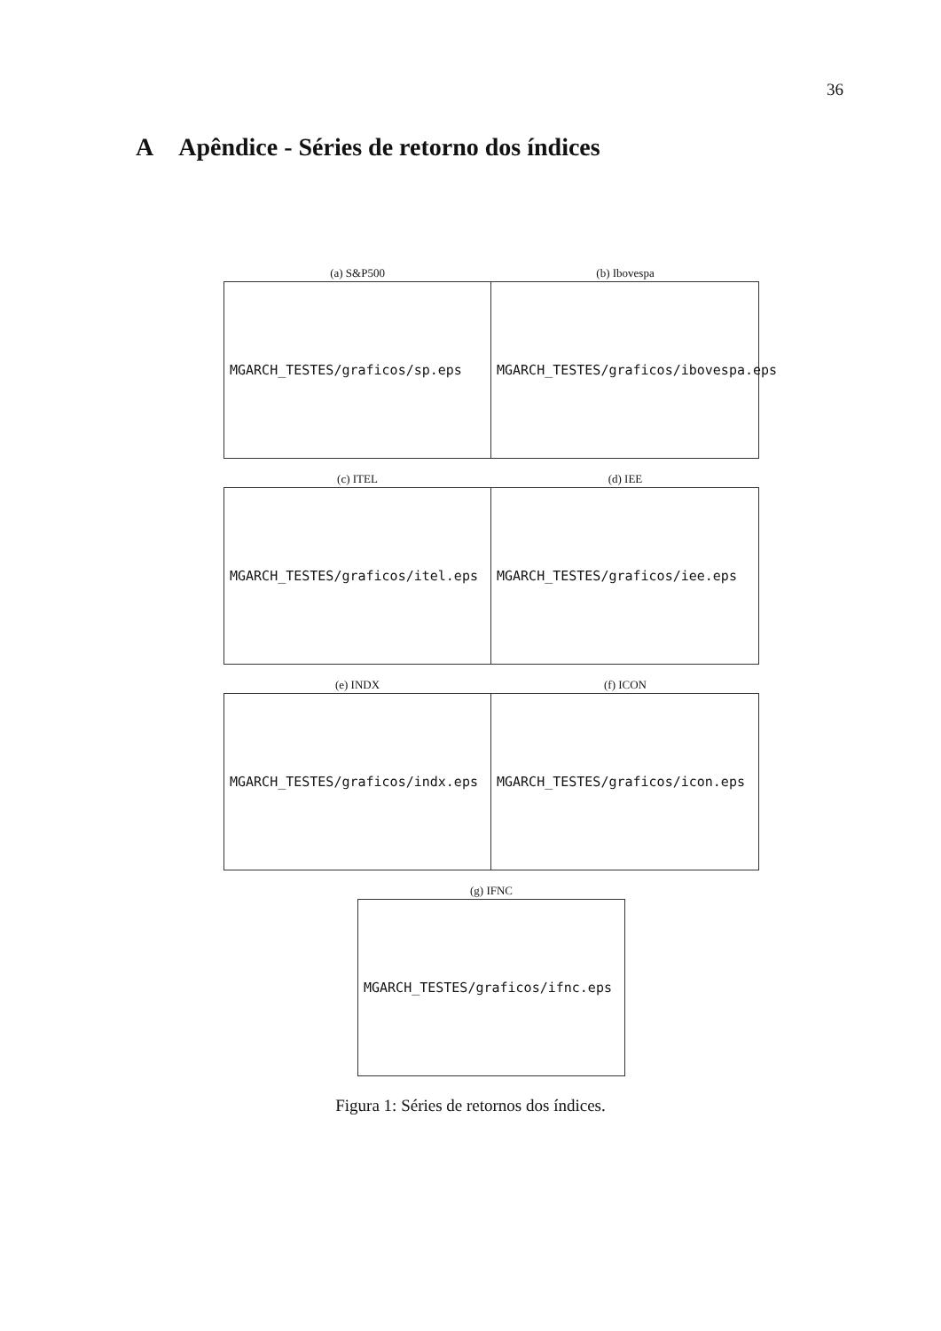36
A Apêndice - Séries de retorno dos índices
(a) S&P500
MGARCH_TESTES/graficos/sp.eps
(b) Ibovespa
MGARCH_TESTES/graficos/ibovespa.eps
(c) ITEL
MGARCH_TESTES/graficos/itel.eps
(d) IEE
MGARCH_TESTES/graficos/iee.eps
(e) INDX
MGARCH_TESTES/graficos/indx.eps
(f) ICON
MGARCH_TESTES/graficos/icon.eps
(g) IFNC
MGARCH_TESTES/graficos/ifnc.eps
Figura 1: Séries de retornos dos índices.